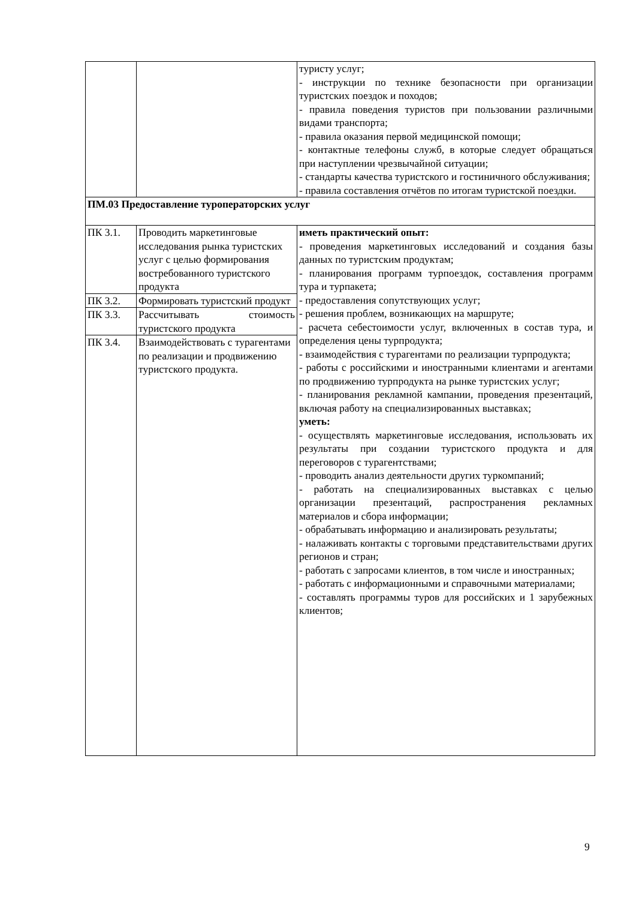| | | туристу услуг; - инструкции по технике безопасности при организации туристских поездок и походов; - правила поведения туристов при пользовании различными видами транспорта; - правила оказания первой медицинской помощи; - контактные телефоны служб, в которые следует обращаться при наступлении чрезвычайной ситуации; - стандарты качества туристского и гостиничного обслуживания; - правила составления отчётов по итогам туристской поездки. |
| ПМ.03 Предоставление туроператорских услуг | | |
| ПК 3.1. | Проводить маркетинговые исследования рынка туристских услуг с целью формирования востребованного туристского продукта | иметь практический опыт: - проведения маркетинговых исследований и создания базы данных по туристским продуктам; - планирования программ турпоездок, составления программ тура и турпакета; - предоставления сопутствующих услуг; - решения проблем, возникающих на маршруте; - расчета себестоимости услуг, включенных в состав тура, и определения цены турпродукта; - взаимодействия с турагентами по реализации турпродукта; - работы с российскими и иностранными клиентами и агентами по продвижению турпродукта на рынке туристских услуг; - планирования рекламной кампании, проведения презентаций, включая работу на специализированных выставках; уметь: - осуществлять маркетинговые исследования, использовать их результаты при создании туристского продукта и для переговоров с турагентствами; - проводить анализ деятельности других туркомпаний; - работать на специализированных выставках с целью организации презентаций, распространения рекламных материалов и сбора информации; - обрабатывать информацию и анализировать результаты; - налаживать контакты с торговыми представительствами других регионов и стран; - работать с запросами клиентов, в том числе и иностранных; - работать с информационными и справочными материалами; - составлять программы туров для российских и 1 зарубежных клиентов; |
| ПК 3.2. | Формировать туристский продукт | |
| ПК 3.3. | Рассчитывать стоимость туристского продукта | |
| ПК 3.4. | Взаимодействовать с турагентами по реализации и продвижению туристского продукта. | |
9